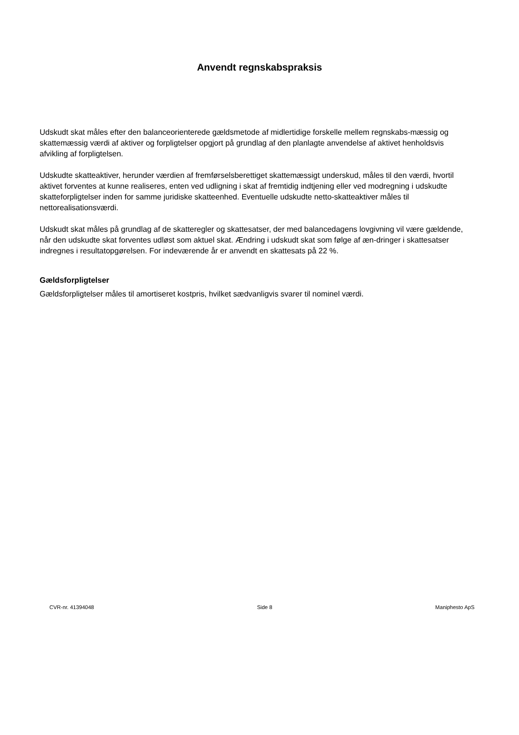Anvendt regnskabspraksis
Udskudt skat måles efter den balanceorienterede gældsmetode af midlertidige forskelle mellem regnskabs-mæssig og skattemæssig værdi af aktiver og forpligtelser opgjort på grundlag af den planlagte anvendelse af aktivet henholdsvis afvikling af forpligtelsen.
Udskudte skatteaktiver, herunder værdien af fremførselsberettiget skattemæssigt underskud, måles til den værdi, hvortil aktivet forventes at kunne realiseres, enten ved udligning i skat af fremtidig indtjening eller ved modregning i udskudte skatteforpligtelser inden for samme juridiske skatteenhed. Eventuelle udskudte netto-skatteaktiver måles til nettorealisationsværdi.
Udskudt skat måles på grundlag af de skatteregler og skattesatser, der med balancedagens lovgivning vil være gældende, når den udskudte skat forventes udløst som aktuel skat. Ændring i udskudt skat som følge af æn-dringer i skattesatser indregnes i resultatopgørelsen. For indeværende år er anvendt en skattesats på 22 %.
Gældsforpligtelser
Gældsforpligtelser måles til amortiseret kostpris, hvilket sædvanligvis svarer til nominel værdi.
CVR-nr. 41394048 Side 8 Maniphesto ApS